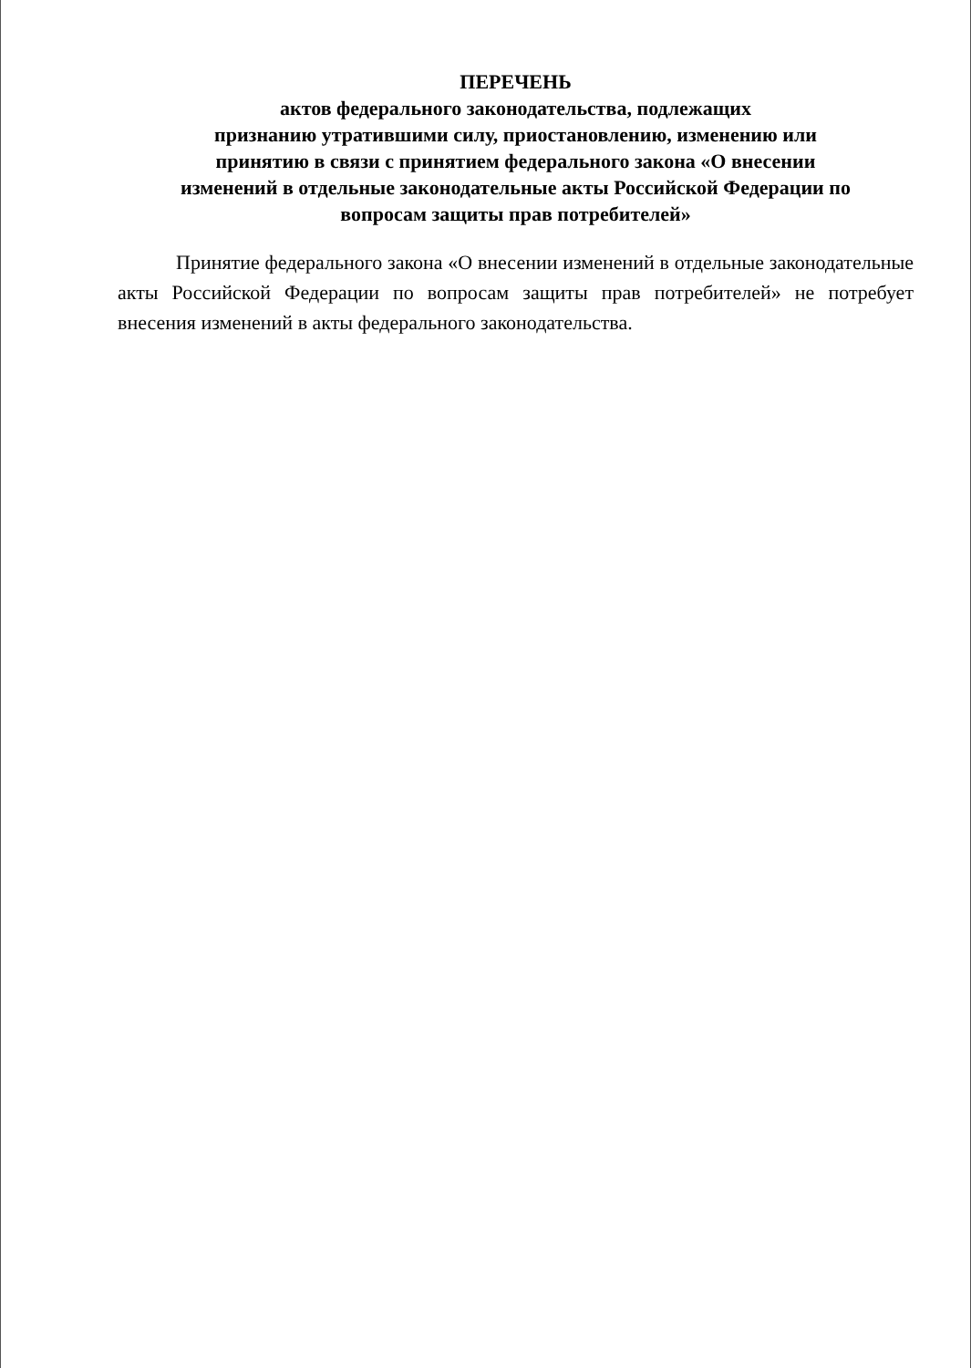ПЕРЕЧЕНЬ
актов федерального законодательства, подлежащих
признанию утратившими силу, приостановлению, изменению или
принятию в связи с принятием федерального закона «О внесении
изменений в отдельные законодательные акты Российской Федерации по
вопросам защиты прав потребителей»
Принятие федерального закона «О внесении изменений в отдельные законодательные акты Российской Федерации по вопросам защиты прав потребителей» не потребует внесения изменений в акты федерального законодательства.